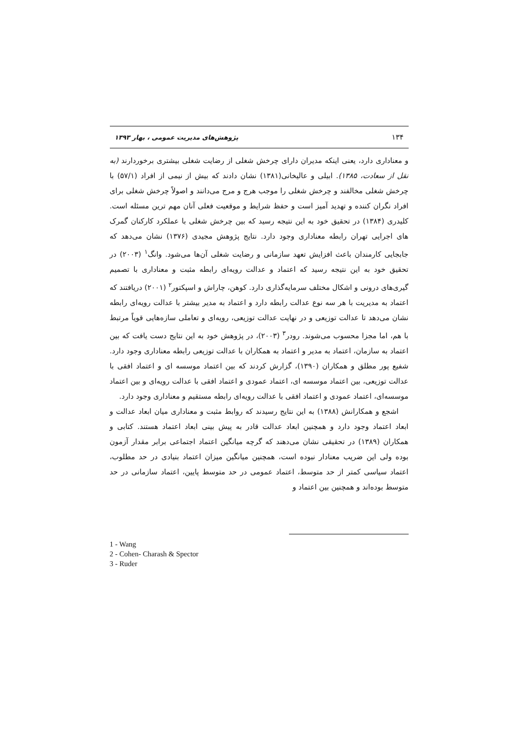۱۳۴ پژوهش‌های مدیریت عمومی ، بهار ۱۳۹۳
و معناداری دارد، یعنی اینکه مدیران دارای چرخش شغلی از رضایت شغلی بیشتری برخوردارند (به نقل از سعادت، ۱۳۸۵). ابیلی و عالیخانی(۱۳۸۱) نشان دادند که بیش از نیمی از افراد (۵۷/۱) با چرخش شغلی مخالفند و چرخش شغلی را موجب هرج و مرج می‌دانند و اصولاً چرخش شغلی برای افراد نگران کننده و تهدید آمیز است و حفظ شرایط و موقعیت فعلی آنان مهم ترین مسئله است. کلیدری (۱۳۸۴) در تحقیق خود به این نتیجه رسید که بین چرخش شغلی با عملکرد کارکنان گمرک های اجرایی تهران رابطه معناداری وجود دارد. نتایج پژوهش مجیدی (۱۳۷۶) نشان می‌دهد که جابجایی کارمندان باعث افزایش تعهد سازمانی و رضایت شغلی آن‌ها می‌شود. وانگ<sup>۱</sup> (۲۰۰۳) در تحقیق خود به این نتیجه رسید که اعتماد و عدالت رویه‌ای رابطه مثبت و معناداری با تصمیم گیری‌های درونی و اشکال مختلف سرمایه‌گذاری دارد. کوهن، چاراش و اسپکتور<sup>۲</sup> (۲۰۰۱) دریافتند که اعتماد به مدیریت با هر سه نوع عدالت رابطه دارد و اعتماد به مدیر بیشتر با عدالت رویه‌ای رابطه نشان می‌دهد تا عدالت توزیعی و در نهایت عدالت توزیعی، رویه‌ای و تعاملی سازه‌هایی قویاً مرتبط با هم، اما مجزا محسوب می‌شوند. رودر<sup>۳</sup> (۲۰۰۳)، در پژوهش خود به این نتایج دست یافت که بین اعتماد به سازمان، اعتماد به مدیر و اعتماد به همکاران با عدالت توزیعی رابطه معناداری وجود دارد. شفیع پور مطلق و همکاران (۱۳۹۰)، گزارش کردند که بین اعتماد موسسه ای و اعتماد افقی با عدالت توزیعی، بین اعتماد موسسه ای، اعتماد عمودی و اعتماد افقی با عدالت رویه‌ای و بین اعتماد موسسه‌ای، اعتماد عمودی و اعتماد افقی با عدالت رویه‌ای رابطه مستقیم و معناداری وجود دارد.
اشجع و همکارانش (۱۳۸۸) به این نتایج رسیدند که روابط مثبت و معناداری میان ابعاد عدالت و ابعاد اعتماد وجود دارد و همچنین ابعاد عدالت قادر به پیش بینی ابعاد اعتماد هستند. کتابی و همکاران (۱۳۸۹) در تحقیقی نشان می‌دهند که گرچه میانگین اعتماد اجتماعی برابر مقدار آزمون بوده ولی این ضریب معنادار نبوده است، همچنین میانگین میزان اعتماد بنیادی در حد مطلوب، اعتماد سیاسی کمتر از حد متوسط، اعتماد عمومی در حد متوسط پایین، اعتماد سازمانی در حد متوسط بوده‌اند و همچنین بین اعتماد و
1 - Wang
2 - Cohen- Charash & Spector
3 - Ruder